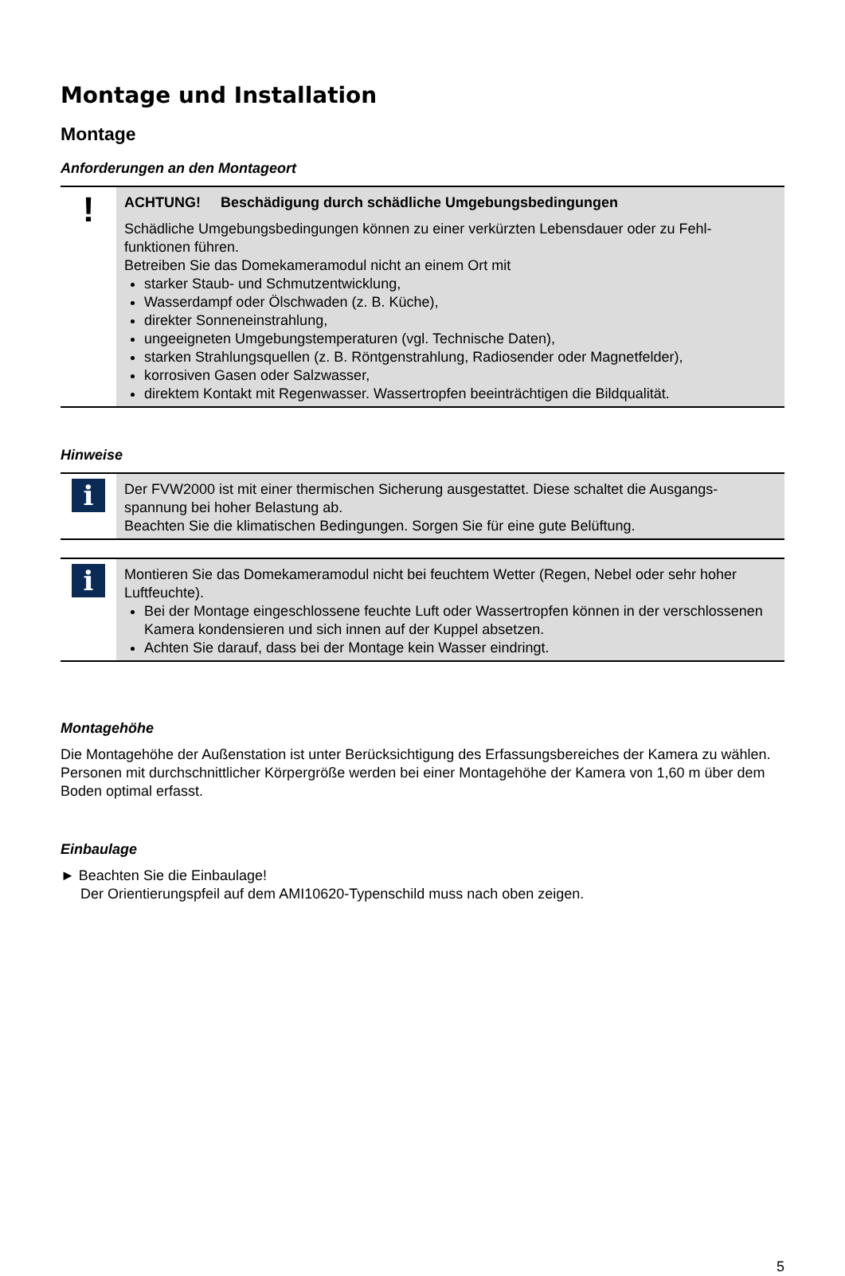Montage und Installation
Montage
Anforderungen an den Montageort
!
ACHTUNG! Beschädigung durch schädliche Umgebungsbedingungen
Schädliche Umgebungsbedingungen können zu einer verkürzten Lebensdauer oder zu Fehl-funktionen führen.
Betreiben Sie das Domekameramodul nicht an einem Ort mit
starker Staub- und Schmutzentwicklung,
Wasserdampf oder Ölschwaden (z. B. Küche),
direkter Sonneneinstrahlung,
ungeeigneten Umgebungstemperaturen (vgl. Technische Daten),
starken Strahlungsquellen (z. B. Röntgenstrahlung, Radiosender oder Magnetfelder),
korrosiven Gasen oder Salzwasser,
direktem Kontakt mit Regenwasser. Wassertropfen beeinträchtigen die Bildqualität.
Hinweise
i
Der FVW2000 ist mit einer thermischen Sicherung ausgestattet. Diese schaltet die Ausgangs-spannung bei hoher Belastung ab.
Beachten Sie die klimatischen Bedingungen. Sorgen Sie für eine gute Belüftung.
i
Montieren Sie das Domekameramodul nicht bei feuchtem Wetter (Regen, Nebel oder sehr hoher Luftfeuchte).
Bei der Montage eingeschlossene feuchte Luft oder Wassertropfen können in der verschlossenen Kamera kondensieren und sich innen auf der Kuppel absetzen.
Achten Sie darauf, dass bei der Montage kein Wasser eindringt.
Montagehöhe
Die Montagehöhe der Außenstation ist unter Berücksichtigung des Erfassungsbereiches der Kamera zu wählen. Personen mit durchschnittlicher Körpergröße werden bei einer Montagehöhe der Kamera von 1,60 m über dem Boden optimal erfasst.
Einbaulage
► Beachten Sie die Einbaulage!
Der Orientierungspfeil auf dem AMI10620-Typenschild muss nach oben zeigen.
5